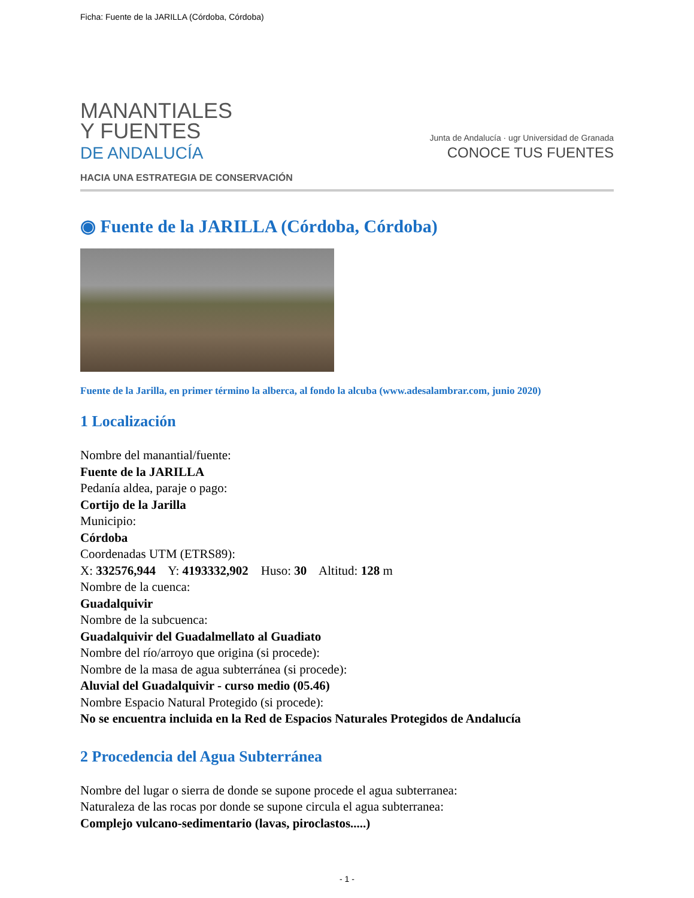Ficha: Fuente de la JARILLA (Córdoba, Córdoba)
MANANTIALES
Y FUENTES
DE ANDALUCÍA
HACIA UNA ESTRATEGIA DE CONSERVACIÓN
Junta de Andalucía · ugr Universidad de Granada
CONOCE TUS FUENTES
◉ Fuente de la JARILLA (Córdoba, Córdoba)
Fuente de la Jarilla, en primer término la alberca, al fondo la alcuba (www.adesalambrar.com, junio 2020)
1 Localización
Nombre del manantial/fuente:
Fuente de la JARILLA
Pedanía aldea, paraje o pago:
Cortijo de la Jarilla
Municipio:
Córdoba
Coordenadas UTM (ETRS89):
X: 332576,944 Y: 4193332,902 Huso: 30 Altitud: 128 m
Nombre de la cuenca:
Guadalquivir
Nombre de la subcuenca:
Guadalquivir del Guadalmellato al Guadiato
Nombre del río/arroyo que origina (si procede):
Nombre de la masa de agua subterránea (si procede):
Aluvial del Guadalquivir - curso medio (05.46)
Nombre Espacio Natural Protegido (si procede):
No se encuentra incluida en la Red de Espacios Naturales Protegidos de Andalucía
2 Procedencia del Agua Subterránea
Nombre del lugar o sierra de donde se supone procede el agua subterranea:
Naturaleza de las rocas por donde se supone circula el agua subterranea:
Complejo vulcano-sedimentario (lavas, piroclastos.....)
- 1 -